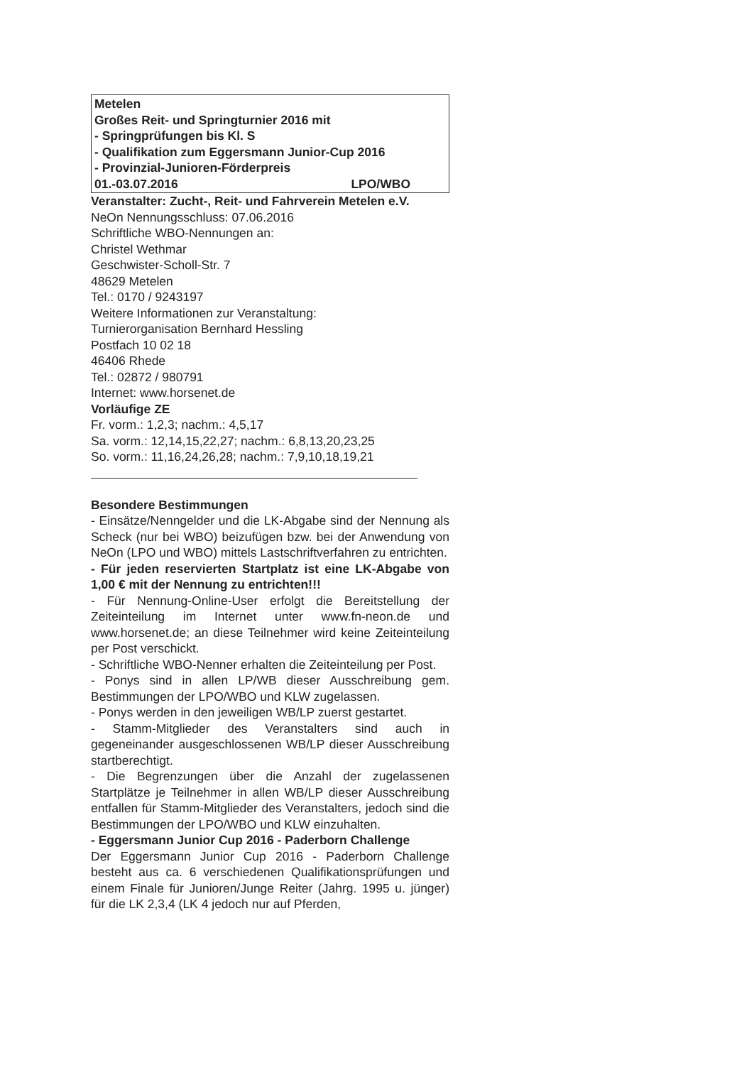Metelen
Großes Reit- und Springturnier 2016 mit
- Springprüfungen bis Kl. S
- Qualifikation zum Eggersmann Junior-Cup 2016
- Provinzial-Junioren-Förderpreis
01.-03.07.2016 LPO/WBO
Veranstalter: Zucht-, Reit- und Fahrverein Metelen e.V.
NeOn Nennungsschluss: 07.06.2016
Schriftliche WBO-Nennungen an:
Christel Wethmar
Geschwister-Scholl-Str. 7
48629 Metelen
Tel.: 0170 / 9243197
Weitere Informationen zur Veranstaltung:
Turnierorganisation Bernhard Hessling
Postfach 10 02 18
46406 Rhede
Tel.: 02872 / 980791
Internet: www.horsenet.de
Vorläufige ZE
Fr. vorm.: 1,2,3; nachm.: 4,5,17
Sa. vorm.: 12,14,15,22,27; nachm.: 6,8,13,20,23,25
So. vorm.: 11,16,24,26,28; nachm.: 7,9,10,18,19,21
Besondere Bestimmungen
- Einsätze/Nenngelder und die LK-Abgabe sind der Nennung als Scheck (nur bei WBO) beizufügen bzw. bei der Anwendung von NeOn (LPO und WBO) mittels Lastschriftverfahren zu entrichten.
- Für jeden reservierten Startplatz ist eine LK-Abgabe von 1,00 € mit der Nennung zu entrichten!!!
- Für Nennung-Online-User erfolgt die Bereitstellung der Zeiteinteilung im Internet unter www.fn-neon.de und www.horsenet.de; an diese Teilnehmer wird keine Zeiteinteilung per Post verschickt.
- Schriftliche WBO-Nenner erhalten die Zeiteinteilung per Post.
- Ponys sind in allen LP/WB dieser Ausschreibung gem. Bestimmungen der LPO/WBO und KLW zugelassen.
- Ponys werden in den jeweiligen WB/LP zuerst gestartet.
- Stamm-Mitglieder des Veranstalters sind auch in gegeneinander ausgeschlossenen WB/LP dieser Ausschreibung startberechtigt.
- Die Begrenzungen über die Anzahl der zugelassenen Startplätze je Teilnehmer in allen WB/LP dieser Ausschreibung entfallen für Stamm-Mitglieder des Veranstalters, jedoch sind die Bestimmungen der LPO/WBO und KLW einzuhalten.
- Eggersmann Junior Cup 2016 - Paderborn Challenge
Der Eggersmann Junior Cup 2016 - Paderborn Challenge besteht aus ca. 6 verschiedenen Qualifikationsprüfungen und einem Finale für Junioren/Junge Reiter (Jahrg. 1995 u. jünger) für die LK 2,3,4 (LK 4 jedoch nur auf Pferden,